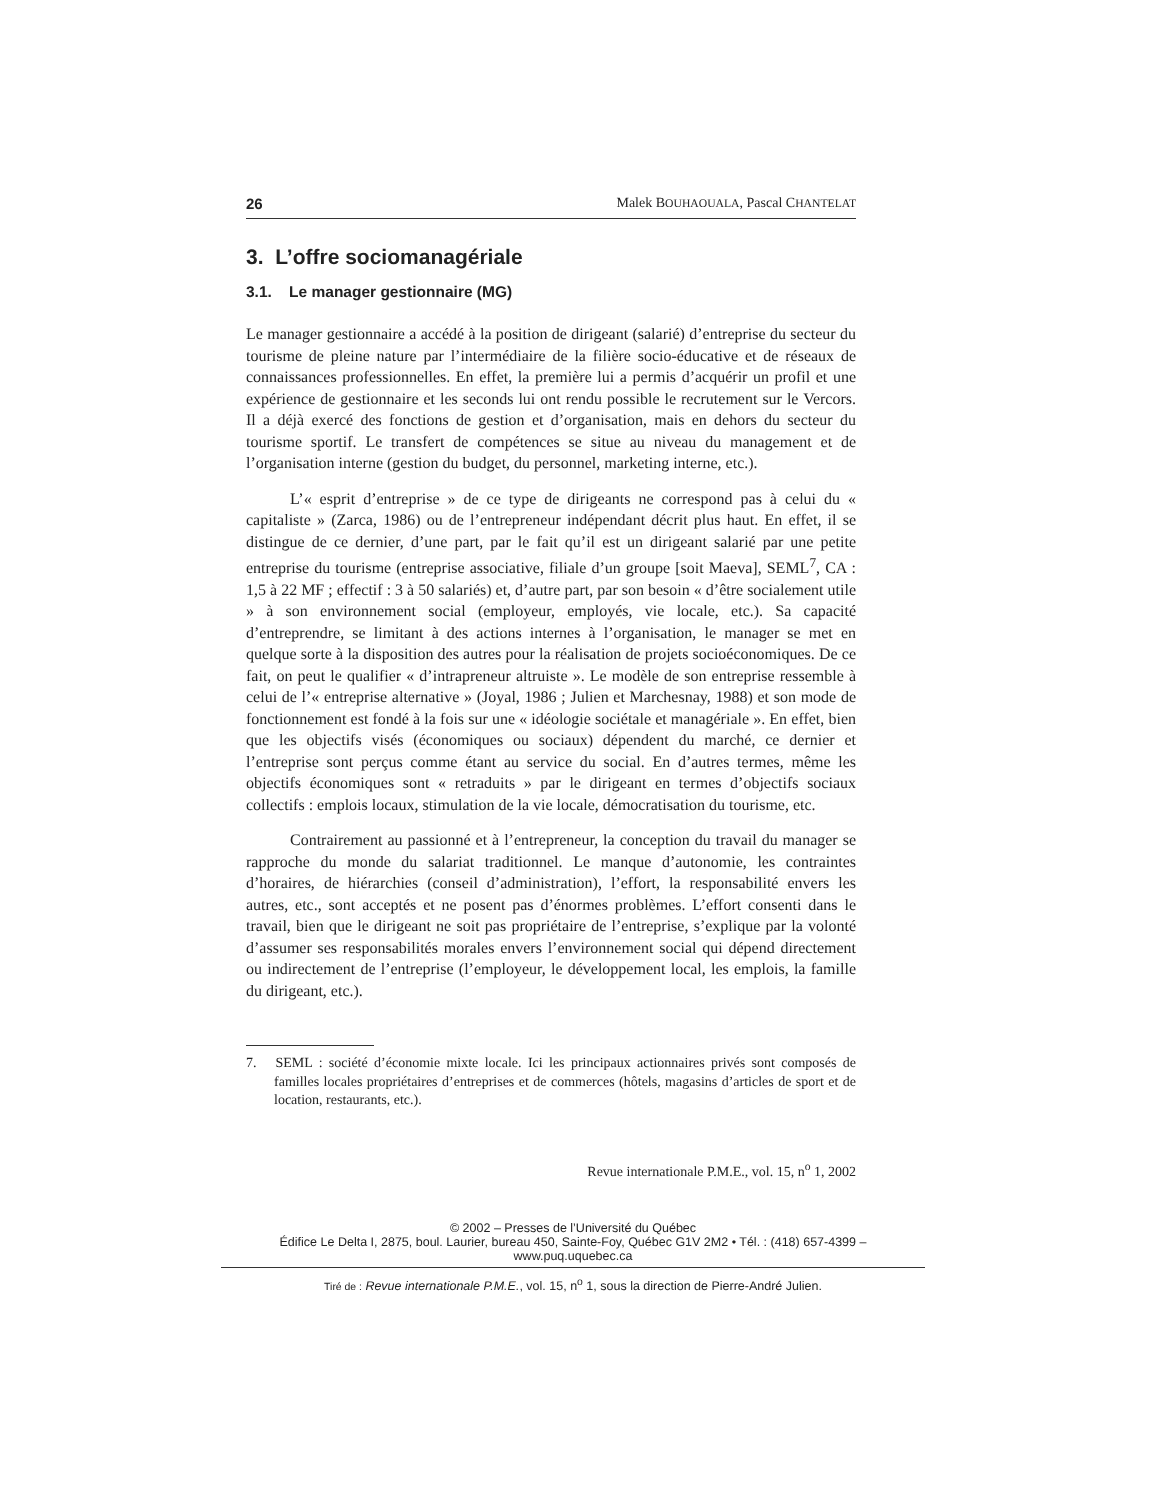26 Malek BOUHAOUALA, Pascal CHANTELAT
3. L’offre sociomanagériale
3.1. Le manager gestionnaire (MG)
Le manager gestionnaire a accédé à la position de dirigeant (salarié) d’entreprise du secteur du tourisme de pleine nature par l’intermédiaire de la filière socio-éducative et de réseaux de connaissances professionnelles. En effet, la première lui a permis d’acquérir un profil et une expérience de gestionnaire et les seconds lui ont rendu possible le recrutement sur le Vercors. Il a déjà exercé des fonctions de gestion et d’organisation, mais en dehors du secteur du tourisme sportif. Le transfert de compétences se situe au niveau du management et de l’organisation interne (gestion du budget, du personnel, marketing interne, etc.).
L’« esprit d’entreprise » de ce type de dirigeants ne correspond pas à celui du « capitaliste » (Zarca, 1986) ou de l’entrepreneur indépendant décrit plus haut. En effet, il se distingue de ce dernier, d’une part, par le fait qu’il est un dirigeant salarié par une petite entreprise du tourisme (entreprise associative, filiale d’un groupe [soit Maeva], SEML<sup>7</sup>, CA : 1,5 à 22 MF ; effectif : 3 à 50 salariés) et, d’autre part, par son besoin « d’être socialement utile » à son environnement social (employeur, employés, vie locale, etc.). Sa capacité d’entreprendre, se limitant à des actions internes à l’organisation, le manager se met en quelque sorte à la disposition des autres pour la réalisation de projets socioéconomiques. De ce fait, on peut le qualifier « d’intrapreneur altruiste ». Le modèle de son entreprise ressemble à celui de l’« entreprise alternative » (Joyal, 1986 ; Julien et Marchesnay, 1988) et son mode de fonctionnement est fondé à la fois sur une « idéologie sociétale et managériale ». En effet, bien que les objectifs visés (économiques ou sociaux) dépendent du marché, ce dernier et l’entreprise sont perçus comme étant au service du social. En d’autres termes, même les objectifs économiques sont « retraduits » par le dirigeant en termes d’objectifs sociaux collectifs : emplois locaux, stimulation de la vie locale, démocratisation du tourisme, etc.
Contrairement au passionné et à l’entrepreneur, la conception du travail du manager se rapproche du monde du salariat traditionnel. Le manque d’autonomie, les contraintes d’horaires, de hiérarchies (conseil d’administration), l’effort, la responsabilité envers les autres, etc., sont acceptés et ne posent pas d’énormes problèmes. L’effort consenti dans le travail, bien que le dirigeant ne soit pas propriétaire de l’entreprise, s’explique par la volonté d’assumer ses responsabilités morales envers l’environnement social qui dépend directement ou indirectement de l’entreprise (l’employeur, le développement local, les emplois, la famille du dirigeant, etc.).
7. SEML : société d’économie mixte locale. Ici les principaux actionnaires privés sont composés de familles locales propriétaires d’entreprises et de commerces (hôtels, magasins d’articles de sport et de location, restaurants, etc.).
Revue internationale P.M.E., vol. 15, n<sup>o</sup> 1, 2002
© 2002 – Presses de l’Université du Québec
Édifice Le Delta I, 2875, boul. Laurier, bureau 450, Sainte-Foy, Québec G1V 2M2 • Tél. : (418) 657-4399 – www.puq.uquebec.ca
Tiré de : Revue internationale P.M.E., vol. 15, n<sup>o</sup> 1, sous la direction de Pierre-André Julien.